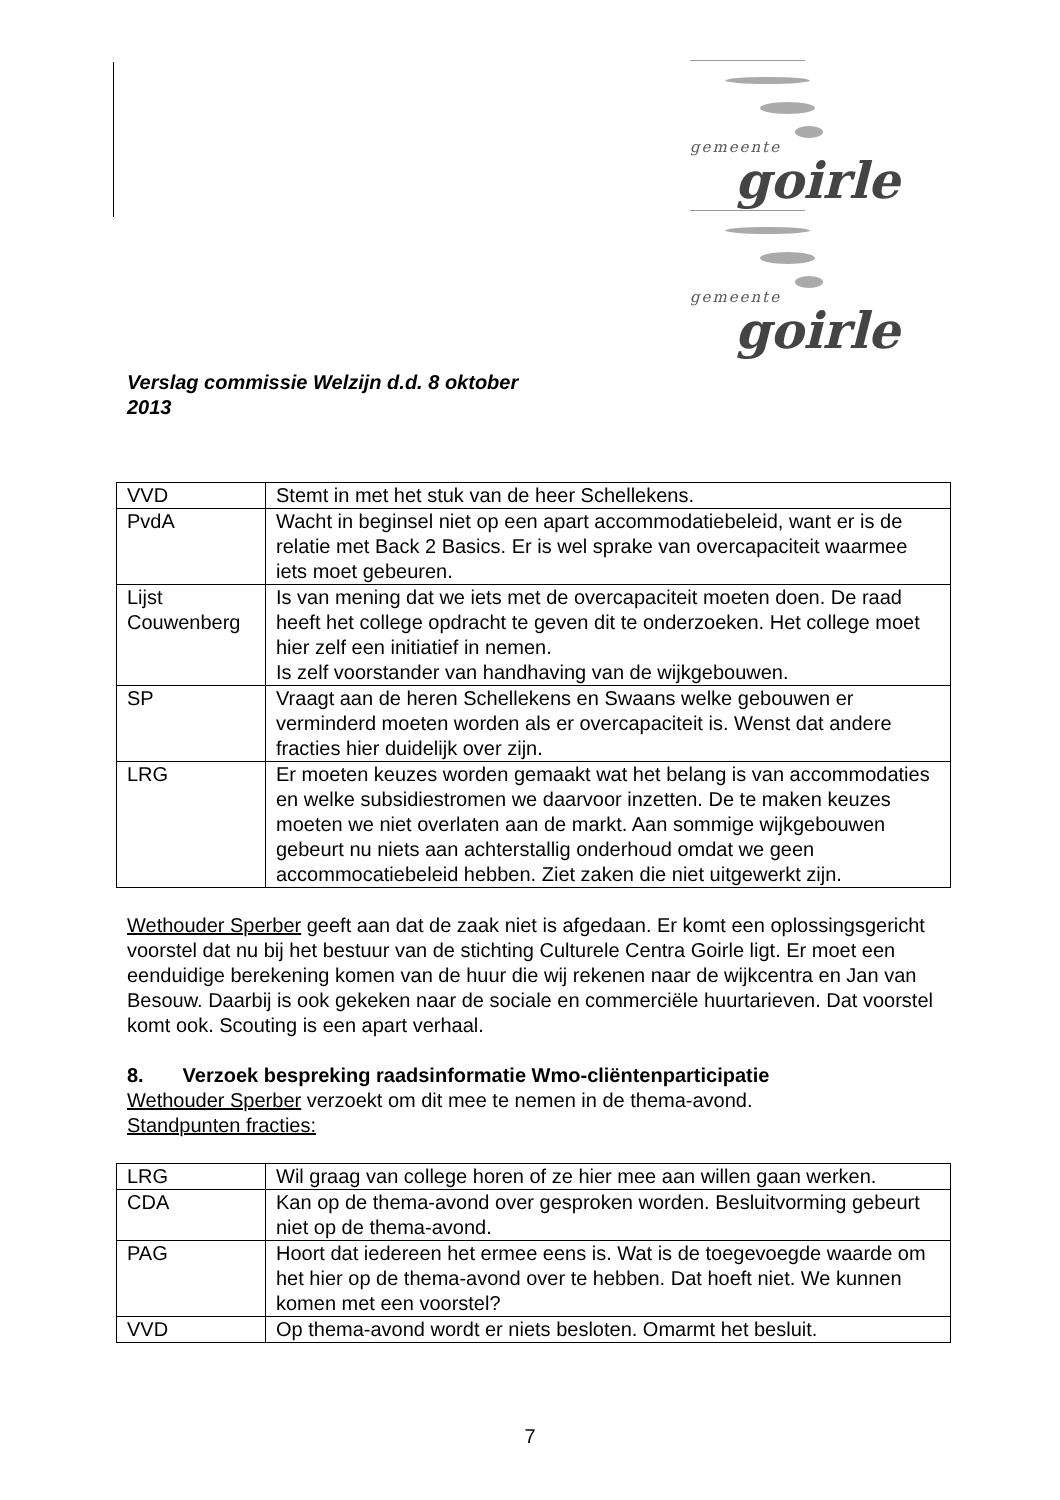gemeente
goirle
gemeente
goirle
Verslag commissie Welzijn d.d. 8 oktober
2013
| VVD | Stemt in met het stuk van de heer Schellekens. |
| PvdA | Wacht in beginsel niet op een apart accommodatiebeleid, want er is de relatie met Back 2 Basics. Er is wel sprake van overcapaciteit waarmee iets moet gebeuren. |
| Lijst Couwenberg | Is van mening dat we iets met de overcapaciteit moeten doen. De raad heeft het college opdracht te geven dit te onderzoeken. Het college moet hier zelf een initiatief in nemen. Is zelf voorstander van handhaving van de wijkgebouwen. |
| SP | Vraagt aan de heren Schellekens en Swaans welke gebouwen er verminderd moeten worden als er overcapaciteit is. Wenst dat andere fracties hier duidelijk over zijn. |
| LRG | Er moeten keuzes worden gemaakt wat het belang is van accommodaties en welke subsidiestromen we daarvoor inzetten. De te maken keuzes moeten we niet overlaten aan de markt. Aan sommige wijkgebouwen gebeurt nu niets aan achterstallig onderhoud omdat we geen accommocatiebeleid hebben. Ziet zaken die niet uitgewerkt zijn. |
Wethouder Sperber geeft aan dat de zaak niet is afgedaan. Er komt een oplossingsgericht voorstel dat nu bij het bestuur van de stichting Culturele Centra Goirle ligt. Er moet een eenduidige berekening komen van de huur die wij rekenen naar de wijkcentra en Jan van Besouw. Daarbij is ook gekeken naar de sociale en commerciële huurtarieven. Dat voorstel komt ook. Scouting is een apart verhaal.
8. Verzoek bespreking raadsinformatie Wmo-cliëntenparticipatie
Wethouder Sperber verzoekt om dit mee te nemen in de thema-avond.
Standpunten fracties:
| LRG | Wil graag van college horen of ze hier mee aan willen gaan werken. |
| CDA | Kan op de thema-avond over gesproken worden. Besluitvorming gebeurt niet op de thema-avond. |
| PAG | Hoort dat iedereen het ermee eens is. Wat is de toegevoegde waarde om het hier op de thema-avond over te hebben. Dat hoeft niet. We kunnen komen met een voorstel? |
| VVD | Op thema-avond wordt er niets besloten. Omarmt het besluit. |
7